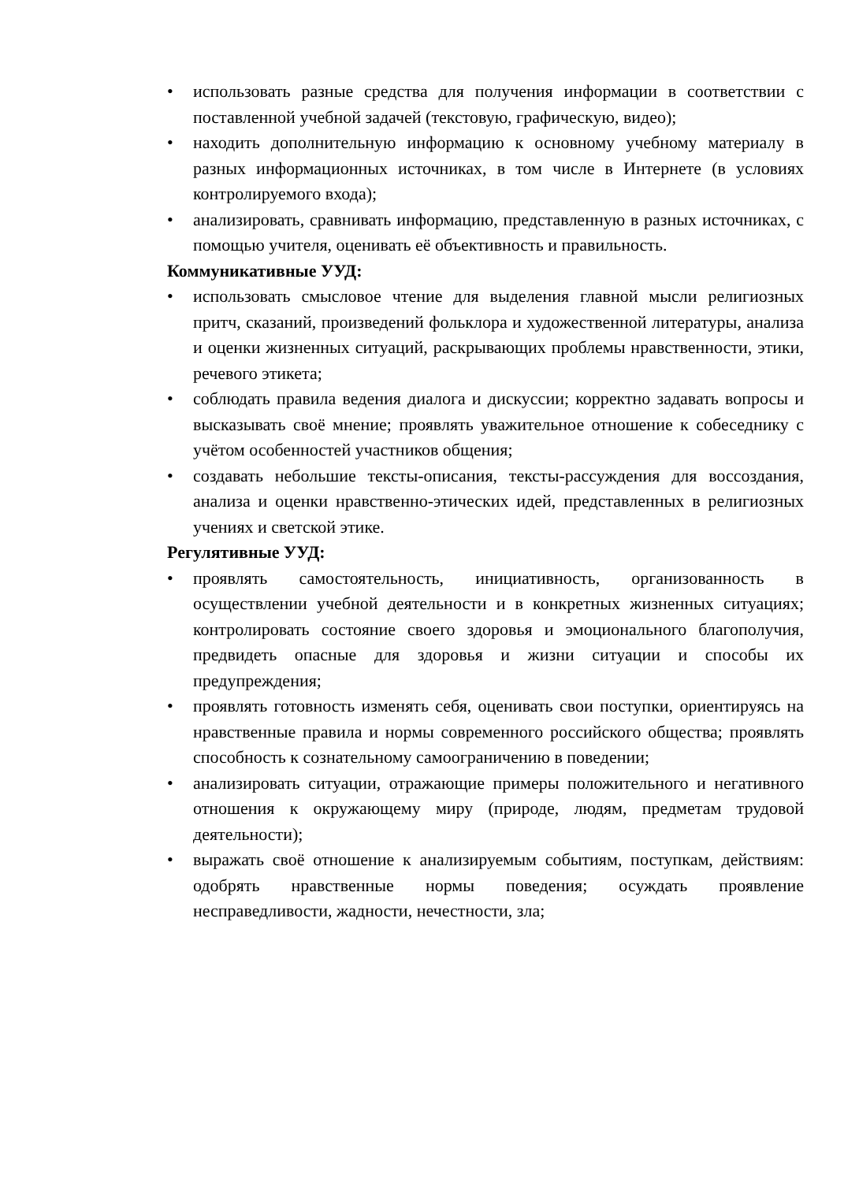• использовать разные средства для получения информации в соответствии с поставленной учебной задачей (текстовую, графическую, видео);
• находить дополнительную информацию к основному учебному материалу в разных информационных источниках, в том числе в Интернете (в условиях контролируемого входа);
• анализировать, сравнивать информацию, представленную в разных источниках, с помощью учителя, оценивать её объективность и правильность.
Коммуникативные УУД:
• использовать смысловое чтение для выделения главной мысли религиозных притч, сказаний, произведений фольклора и художественной литературы, анализа и оценки жизненных ситуаций, раскрывающих проблемы нравственности, этики, речевого этикета;
• соблюдать правила ведения диалога и дискуссии; корректно задавать вопросы и высказывать своё мнение; проявлять уважительное отношение к собеседнику с учётом особенностей участников общения;
• создавать небольшие тексты-описания, тексты-рассуждения для воссоздания, анализа и оценки нравственно-этических идей, представленных в религиозных учениях и светской этике.
Регулятивные УУД:
• проявлять самостоятельность, инициативность, организованность в осуществлении учебной деятельности и в конкретных жизненных ситуациях; контролировать состояние своего здоровья и эмоционального благополучия, предвидеть опасные для здоровья и жизни ситуации и способы их предупреждения;
• проявлять готовность изменять себя, оценивать свои поступки, ориентируясь на нравственные правила и нормы современного российского общества; проявлять способность к сознательному самоограничению в поведении;
• анализировать ситуации, отражающие примеры положительного и негативного отношения к окружающему миру (природе, людям, предметам трудовой деятельности);
• выражать своё отношение к анализируемым событиям, поступкам, действиям: одобрять нравственные нормы поведения; осуждать проявление несправедливости, жадности, нечестности, зла;